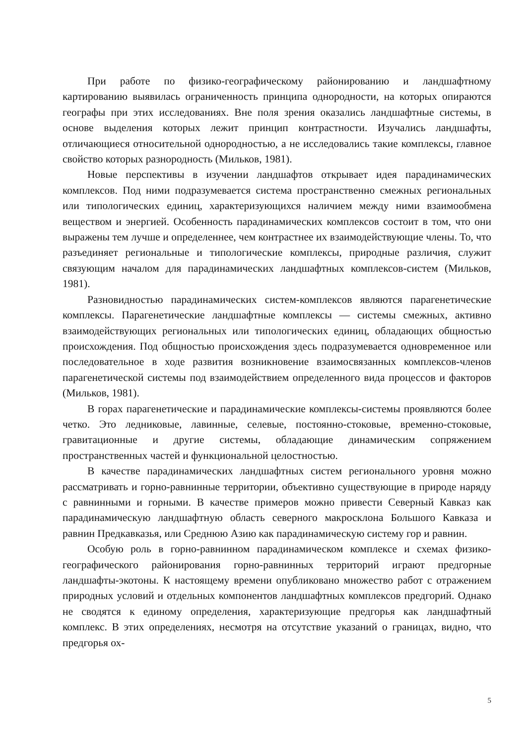При работе по физико-географическому районированию и ландшафтному картированию выявилась ограниченность принципа однородности, на которых опираются географы при этих исследованиях. Вне поля зрения оказались ландшафтные системы, в основе выделения которых лежит принцип контрастности. Изучались ландшафты, отличающиеся относительной однородностью, а не исследовались такие комплексы, главное свойство которых разнородность (Мильков, 1981).
Новые перспективы в изучении ландшафтов открывает идея парадинамических комплексов. Под ними подразумевается система пространственно смежных региональных или типологических единиц, характеризующихся наличием между ними взаимообмена веществом и энергией. Особенность парадинамических комплексов состоит в том, что они выражены тем лучше и определеннее, чем контрастнее их взаимодействующие члены. То, что разъединяет региональные и типологические комплексы, природные различия, служит связующим началом для парадинамических ландшафтных комплексов-систем (Мильков, 1981).
Разновидностью парадинамических систем-комплексов являются парагенетические комплексы. Парагенетические ландшафтные комплексы — системы смежных, активно взаимодействующих региональных или типологических единиц, обладающих общностью происхождения. Под общностью происхождения здесь подразумевается одновременное или последовательное в ходе развития возникновение взаимосвязанных комплексов-членов парагенетической системы под взаимодействием определенного вида процессов и факторов (Мильков, 1981).
В горах парагенетические и парадинамические комплексы-системы проявляются более четко. Это ледниковые, лавинные, селевые, постоянно-стоковые, временно-стоковые, гравитационные и другие системы, обладающие динамическим сопряжением пространственных частей и функциональной целостностью.
В качестве парадинамических ландшафтных систем регионального уровня можно рассматривать и горно-равнинные территории, объективно существующие в природе наряду с равнинными и горными. В качестве примеров можно привести Северный Кавказ как парадинамическую ландшафтную область северного макросклона Большого Кавказа и равнин Предкавказья, или Среднюю Азию как парадинамическую систему гор и равнин.
Особую роль в горно-равнинном парадинамическом комплексе и схемах физико-географического районирования горно-равнинных территорий играют предгорные ландшафты-экотоны. К настоящему времени опубликовано множество работ с отражением природных условий и отдельных компонентов ландшафтных комплексов предгорий. Однако не сводятся к единому определения, характеризующие предгорья как ландшафтный комплекс. В этих определениях, несмотря на отсутствие указаний о границах, видно, что предгорья ох-
5